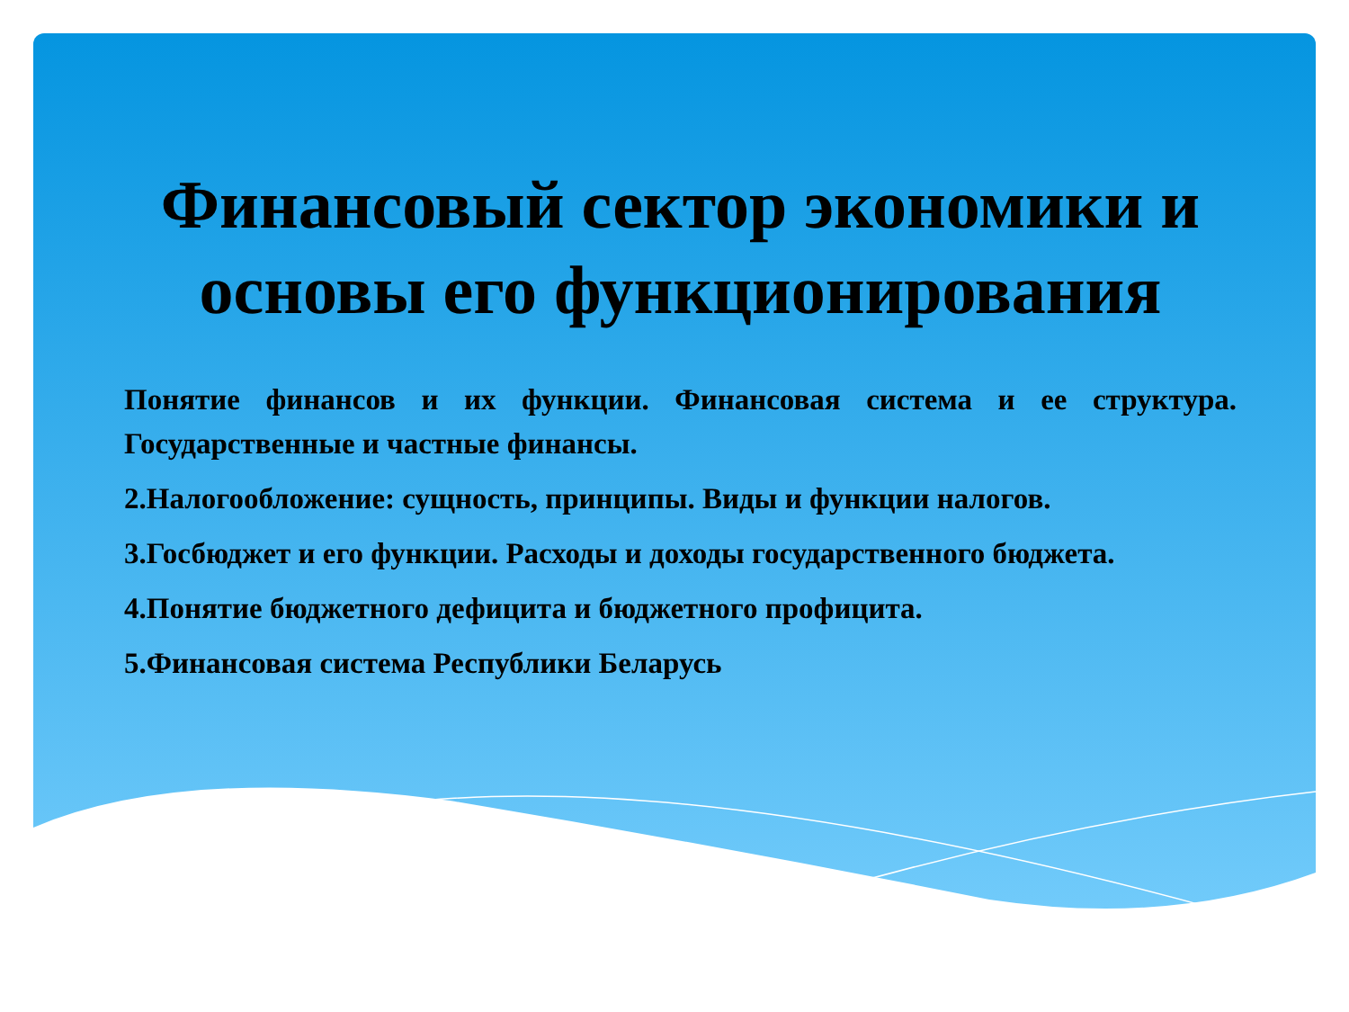Финансовый сектор экономики и основы его функционирования
Понятие финансов и их функции. Финансовая система и ее структура. Государственные и частные финансы.
2.Налогообложение: сущность, принципы. Виды и функции налогов.
3.Госбюджет и его функции. Расходы и доходы государственного бюджета.
4.Понятие бюджетного дефицита и бюджетного профицита.
5.Финансовая система Республики Беларусь